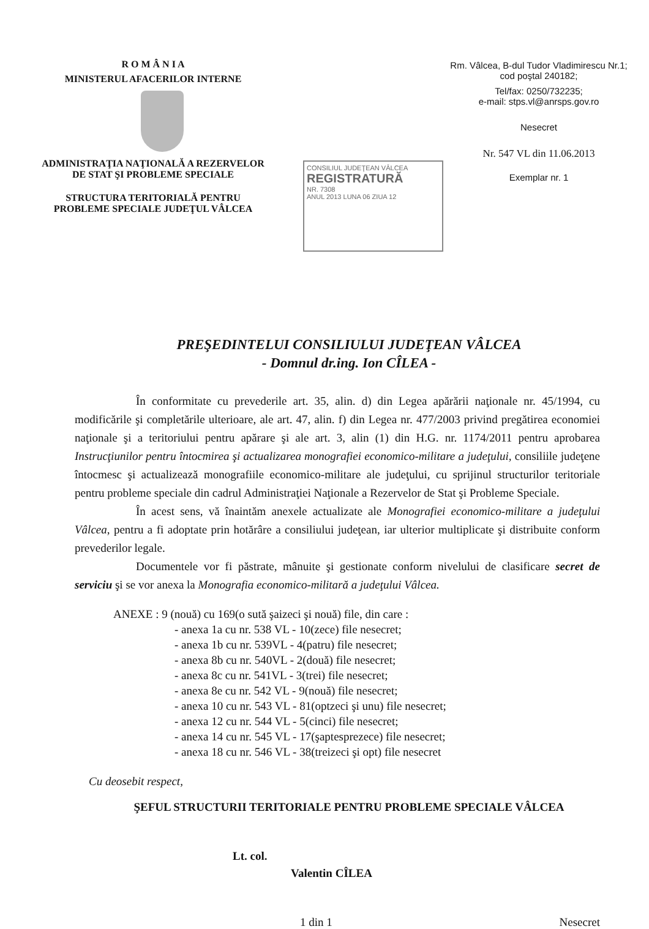R O M Â N I A
MINISTERUL AFACERILOR INTERNE
ADMINISTRAŢIA NAŢIONALĂ A REZERVELOR DE STAT ŞI PROBLEME SPECIALE
STRUCTURA TERITORIALĂ PENTRU PROBLEME SPECIALE JUDEŢUL VÂLCEA
Rm. Vâlcea, B-dul Tudor Vladimirescu Nr.1; cod poştal 240182;
Tel/fax: 0250/732235;
e-mail: stps.vl@anrsps.gov.ro
Nesecret
Nr. 547 VL din 11.06.2013
Exemplar nr. 1
CONSILIUL JUDEŢEAN VÂLCEA
REGISTRATURĂ
NR. 7308
ANUL 2013 LUNA 06 ZIUA 12
PREŞEDINTELUI CONSILIULUI JUDEŢEAN VÂLCEA
- Domnul dr.ing. Ion CÎLEA -
În conformitate cu prevederile art. 35, alin. d) din Legea apărării naţionale nr. 45/1994, cu modificările şi completările ulterioare, ale art. 47, alin. f) din Legea nr. 477/2003 privind pregătirea economiei naţionale şi a teritoriului pentru apărare şi ale art. 3, alin (1) din H.G. nr. 1174/2011 pentru aprobarea Instrucţiunilor pentru întocmirea şi actualizarea monografiei economico-militare a judeţului, consiliile judeţene întocmesc şi actualizează monografiile economico-militare ale judeţului, cu sprijinul structurilor teritoriale pentru probleme speciale din cadrul Administraţiei Naţionale a Rezervelor de Stat şi Probleme Speciale.
În acest sens, vă înaintăm anexele actualizate ale Monografiei economico-militare a judeţului Vâlcea, pentru a fi adoptate prin hotărâre a consiliului judeţean, iar ulterior multiplicate şi distribuite conform prevederilor legale.
Documentele vor fi păstrate, mânuite şi gestionate conform nivelului de clasificare secret de serviciu şi se vor anexa la Monografia economico-militară a judeţului Vâlcea.
ANEXE : 9 (nouă) cu 169(o sută şaizeci şi nouă) file, din care :
- anexa 1a cu nr. 538 VL - 10(zece) file nesecret;
- anexa 1b cu nr. 539VL - 4(patru) file nesecret;
- anexa 8b cu nr. 540VL - 2(două) file nesecret;
- anexa 8c cu nr. 541VL - 3(trei) file nesecret;
- anexa 8e cu nr. 542 VL - 9(nouă) file nesecret;
- anexa 10 cu nr. 543 VL - 81(optzeci şi unu) file nesecret;
- anexa 12 cu nr. 544 VL - 5(cinci) file nesecret;
- anexa 14 cu nr. 545 VL - 17(şaptesprezece) file nesecret;
- anexa 18 cu nr. 546 VL - 38(treizeci şi opt) file nesecret
Cu deosebit respect,
ŞEFUL STRUCTURII TERITORIALE PENTRU PROBLEME SPECIALE VÂLCEA
Lt. col.
Valentin CÎLEA
1 din 1 Nesecret